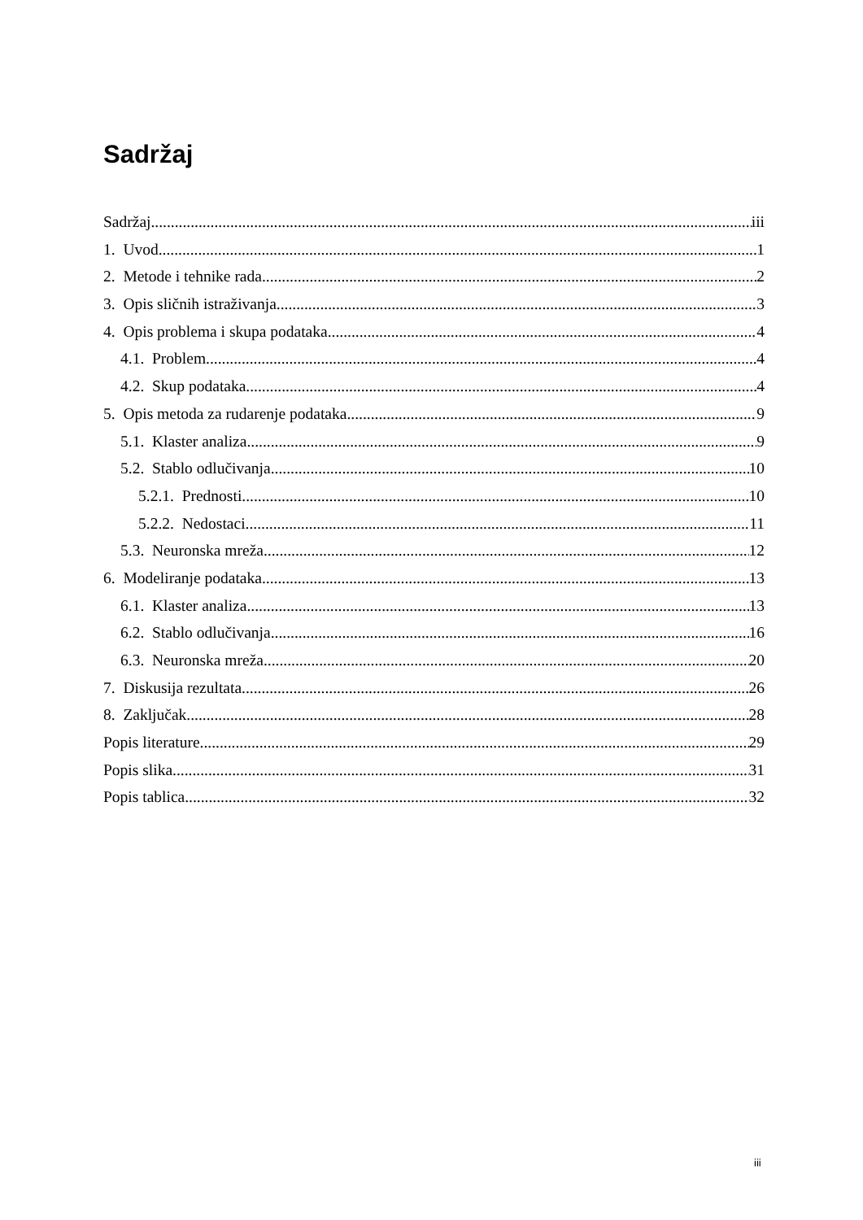Sadržaj
Sadržaj iii
1. Uvod 1
2. Metode i tehnike rada 2
3. Opis sličnih istraživanja 3
4. Opis problema i skupa podataka 4
4.1. Problem 4
4.2. Skup podataka 4
5. Opis metoda za rudarenje podataka 9
5.1. Klaster analiza 9
5.2. Stablo odlučivanja 10
5.2.1. Prednosti 10
5.2.2. Nedostaci 11
5.3. Neuronska mreža 12
6. Modeliranje podataka 13
6.1. Klaster analiza 13
6.2. Stablo odlučivanja 16
6.3. Neuronska mreža 20
7. Diskusija rezultata 26
8. Zaključak 28
Popis literature 29
Popis slika 31
Popis tablica 32
iii